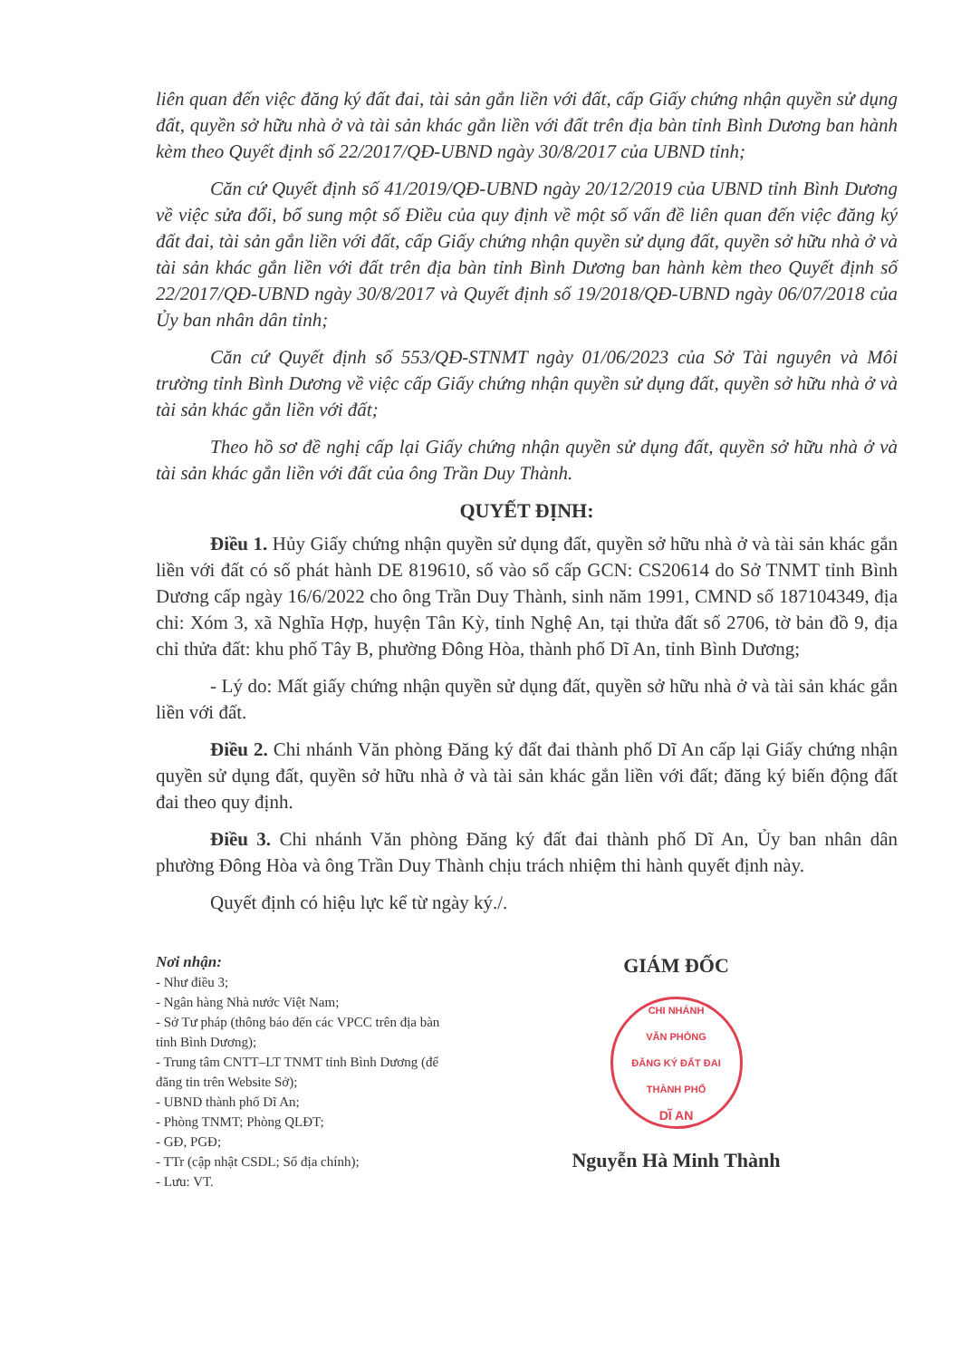liên quan đến việc đăng ký đất đai, tài sản gắn liền với đất, cấp Giấy chứng nhận quyền sử dụng đất, quyền sở hữu nhà ở và tài sản khác gắn liền với đất trên địa bàn tỉnh Bình Dương ban hành kèm theo Quyết định số 22/2017/QĐ-UBND ngày 30/8/2017 của UBND tỉnh;
Căn cứ Quyết định số 41/2019/QĐ-UBND ngày 20/12/2019 của UBND tỉnh Bình Dương về việc sửa đổi, bổ sung một số Điều của quy định về một số vấn đề liên quan đến việc đăng ký đất đai, tài sản gắn liền với đất, cấp Giấy chứng nhận quyền sử dụng đất, quyền sở hữu nhà ở và tài sản khác gắn liền với đất trên địa bàn tỉnh Bình Dương ban hành kèm theo Quyết định số 22/2017/QĐ-UBND ngày 30/8/2017 và Quyết định số 19/2018/QĐ-UBND ngày 06/07/2018 của Ủy ban nhân dân tỉnh;
Căn cứ Quyết định số 553/QĐ-STNMT ngày 01/06/2023 của Sở Tài nguyên và Môi trường tỉnh Bình Dương về việc cấp Giấy chứng nhận quyền sử dụng đất, quyền sở hữu nhà ở và tài sản khác gắn liền với đất;
Theo hồ sơ đề nghị cấp lại Giấy chứng nhận quyền sử dụng đất, quyền sở hữu nhà ở và tài sản khác gắn liền với đất của ông Trần Duy Thành.
QUYẾT ĐỊNH:
Điều 1. Hủy Giấy chứng nhận quyền sử dụng đất, quyền sở hữu nhà ở và tài sản khác gắn liền với đất có số phát hành DE 819610, số vào sổ cấp GCN: CS20614 do Sở TNMT tỉnh Bình Dương cấp ngày 16/6/2022 cho ông Trần Duy Thành, sinh năm 1991, CMND số 187104349, địa chỉ: Xóm 3, xã Nghĩa Hợp, huyện Tân Kỳ, tỉnh Nghệ An, tại thửa đất số 2706, tờ bản đồ 9, địa chỉ thửa đất: khu phố Tây B, phường Đông Hòa, thành phố Dĩ An, tỉnh Bình Dương;
- Lý do: Mất giấy chứng nhận quyền sử dụng đất, quyền sở hữu nhà ở và tài sản khác gắn liền với đất.
Điều 2. Chi nhánh Văn phòng Đăng ký đất đai thành phố Dĩ An cấp lại Giấy chứng nhận quyền sử dụng đất, quyền sở hữu nhà ở và tài sản khác gắn liền với đất; đăng ký biến động đất đai theo quy định.
Điều 3. Chi nhánh Văn phòng Đăng ký đất đai thành phố Dĩ An, Ủy ban nhân dân phường Đông Hòa và ông Trần Duy Thành chịu trách nhiệm thi hành quyết định này.
Quyết định có hiệu lực kể từ ngày ký./.
Nơi nhận:
- Như điều 3;
- Ngân hàng Nhà nước Việt Nam;
- Sở Tư pháp (thông báo đến các VPCC trên địa bàn tỉnh Bình Dương);
- Trung tâm CNTT–LT TNMT tỉnh Bình Dương (để đăng tin trên Website Sở);
- UBND thành phố Dĩ An;
- Phòng TNMT; Phòng QLĐT;
- GĐ, PGĐ;
- TTr (cập nhật CSDL; Sổ địa chính);
- Lưu: VT.
GIÁM ĐỐC
CHI NHÁNH
VĂN PHÒNG
ĐĂNG KÝ ĐẤT ĐAI
THÀNH PHỐ
DĨ AN
Nguyễn Hà Minh Thành